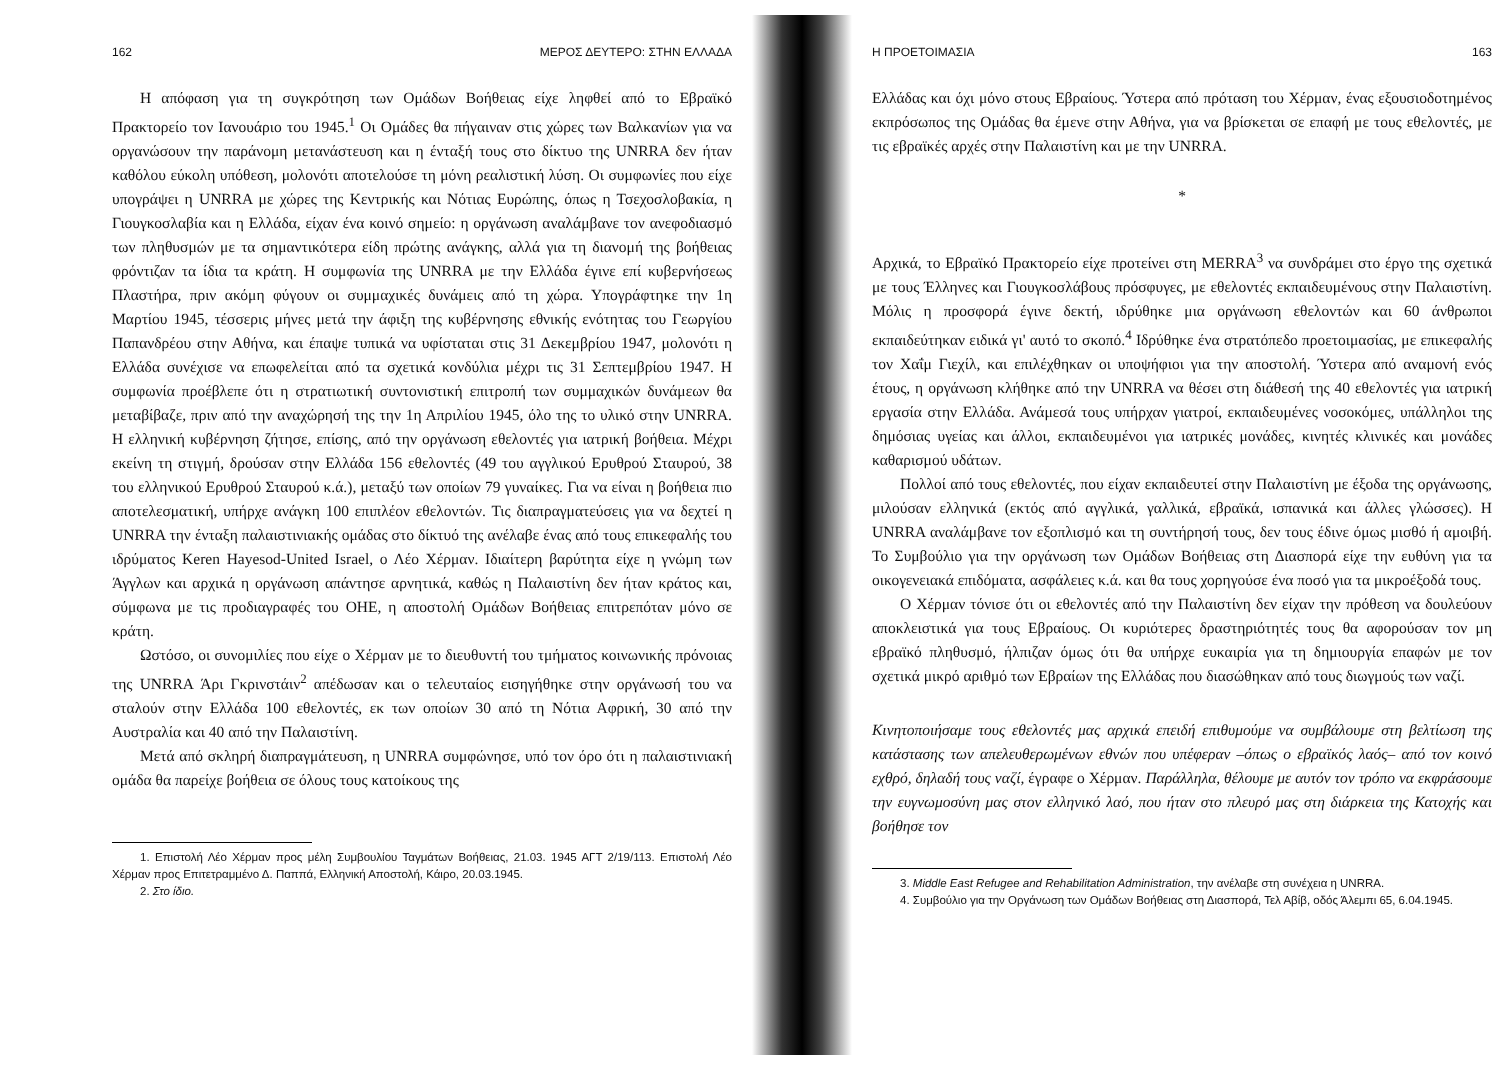162 ΜΕΡΟΣ ΔΕΥΤΕΡΟ: ΣΤΗΝ ΕΛΛΑΔΑ
Η απόφαση για τη συγκρότηση των Ομάδων Βοήθειας είχε ληφθεί από το Εβραϊκό Πρακτορείο τον Ιανουάριο του 1945.<sup>1</sup> Οι Ομάδες θα πήγαιναν στις χώρες των Βαλκανίων για να οργανώσουν την παράνομη μετανάστευση και η ένταξή τους στο δίκτυο της UNRRA δεν ήταν καθόλου εύκολη υπόθεση, μολονότι αποτελούσε τη μόνη ρεαλιστική λύση. Οι συμφωνίες που είχε υπογράψει η UNRRA με χώρες της Κεντρικής και Νότιας Ευρώπης, όπως η Τσεχοσλοβακία, η Γιουγκοσλαβία και η Ελλάδα, είχαν ένα κοινό σημείο: η οργάνωση αναλάμβανε τον ανεφοδιασμό των πληθυσμών με τα σημαντικότερα είδη πρώτης ανάγκης, αλλά για τη διανομή της βοήθειας φρόντιζαν τα ίδια τα κράτη. Η συμφωνία της UNRRA με την Ελλάδα έγινε επί κυβερνήσεως Πλαστήρα, πριν ακόμη φύγουν οι συμμαχικές δυνάμεις από τη χώρα. Υπογράφτηκε την 1η Μαρτίου 1945, τέσσερις μήνες μετά την άφιξη της κυβέρνησης εθνικής ενότητας του Γεωργίου Παπανδρέου στην Αθήνα, και έπαψε τυπικά να υφίσταται στις 31 Δεκεμβρίου 1947, μολονότι η Ελλάδα συνέχισε να επωφελείται από τα σχετικά κονδύλια μέχρι τις 31 Σεπτεμβρίου 1947. Η συμφωνία προέβλεπε ότι η στρατιωτική συντονιστική επιτροπή των συμμαχικών δυνάμεων θα μεταβίβαζε, πριν από την αναχώρησή της την 1η Απριλίου 1945, όλο της το υλικό στην UNRRA. Η ελληνική κυβέρνηση ζήτησε, επίσης, από την οργάνωση εθελοντές για ιατρική βοήθεια. Μέχρι εκείνη τη στιγμή, δρούσαν στην Ελλάδα 156 εθελοντές (49 του αγγλικού Ερυθρού Σταυρού, 38 του ελληνικού Ερυθρού Σταυρού κ.ά.), μεταξύ των οποίων 79 γυναίκες. Για να είναι η βοήθεια πιο αποτελεσματική, υπήρχε ανάγκη 100 επιπλέον εθελοντών. Τις διαπραγματεύσεις για να δεχτεί η UNRRA την ένταξη παλαιστινιακής ομάδας στο δίκτυό της ανέλαβε ένας από τους επικεφαλής του ιδρύματος Keren Hayesod-United Israel, ο Λέο Χέρμαν. Ιδιαίτερη βαρύτητα είχε η γνώμη των Άγγλων και αρχικά η οργάνωση απάντησε αρνητικά, καθώς η Παλαιστίνη δεν ήταν κράτος και, σύμφωνα με τις προδιαγραφές του ΟΗΕ, η αποστολή Ομάδων Βοήθειας επιτρεπόταν μόνο σε κράτη.
Ωστόσο, οι συνομιλίες που είχε ο Χέρμαν με το διευθυντή του τμήματος κοινωνικής πρόνοιας της UNRRA Άρι Γκρινστάιν<sup>2</sup> απέδωσαν και ο τελευταίος εισηγήθηκε στην οργάνωσή του να σταλούν στην Ελλάδα 100 εθελοντές, εκ των οποίων 30 από τη Νότια Αφρική, 30 από την Αυστραλία και 40 από την Παλαιστίνη.
Μετά από σκληρή διαπραγμάτευση, η UNRRA συμφώνησε, υπό τον όρο ότι η παλαιστινιακή ομάδα θα παρείχε βοήθεια σε όλους τους κατοίκους της
1. Επιστολή Λέο Χέρμαν προς μέλη Συμβουλίου Ταγμάτων Βοήθειας, 21.03. 1945 ΑΓΤ 2/19/113. Επιστολή Λέο Χέρμαν προς Επιτετραμμένο Δ. Παππά, Ελληνική Αποστολή, Κάιρο, 20.03.1945.
2. Στο ίδιο.
Η ΠΡΟΕΤΟΙΜΑΣΙΑ 163
Ελλάδας και όχι μόνο στους Εβραίους. Ύστερα από πρόταση του Χέρμαν, ένας εξουσιοδοτημένος εκπρόσωπος της Ομάδας θα έμενε στην Αθήνα, για να βρίσκεται σε επαφή με τους εθελοντές, με τις εβραϊκές αρχές στην Παλαιστίνη και με την UNRRA.
*
Αρχικά, το Εβραϊκό Πρακτορείο είχε προτείνει στη MERRA<sup>3</sup> να συνδράμει στο έργο της σχετικά με τους Έλληνες και Γιουγκοσλάβους πρόσφυγες, με εθελοντές εκπαιδευμένους στην Παλαιστίνη. Μόλις η προσφορά έγινε δεκτή, ιδρύθηκε μια οργάνωση εθελοντών και 60 άνθρωποι εκπαιδεύτηκαν ειδικά γι' αυτό το σκοπό.<sup>4</sup> Ιδρύθηκε ένα στρατόπεδο προετοιμασίας, με επικεφαλής τον Χαΐμ Γιεχίλ, και επιλέχθηκαν οι υποψήφιοι για την αποστολή. Ύστερα από αναμονή ενός έτους, η οργάνωση κλήθηκε από την UNRRA να θέσει στη διάθεσή της 40 εθελοντές για ιατρική εργασία στην Ελλάδα. Ανάμεσά τους υπήρχαν γιατροί, εκπαιδευμένες νοσοκόμες, υπάλληλοι της δημόσιας υγείας και άλλοι, εκπαιδευμένοι για ιατρικές μονάδες, κινητές κλινικές και μονάδες καθαρισμού υδάτων.
Πολλοί από τους εθελοντές, που είχαν εκπαιδευτεί στην Παλαιστίνη με έξοδα της οργάνωσης, μιλούσαν ελληνικά (εκτός από αγγλικά, γαλλικά, εβραϊκά, ισπανικά και άλλες γλώσσες). Η UNRRA αναλάμβανε τον εξοπλισμό και τη συντήρησή τους, δεν τους έδινε όμως μισθό ή αμοιβή. Το Συμβούλιο για την οργάνωση των Ομάδων Βοήθειας στη Διασπορά είχε την ευθύνη για τα οικογενειακά επιδόματα, ασφάλειες κ.ά. και θα τους χορηγούσε ένα ποσό για τα μικροέξοδά τους.
Ο Χέρμαν τόνισε ότι οι εθελοντές από την Παλαιστίνη δεν είχαν την πρόθεση να δουλεύουν αποκλειστικά για τους Εβραίους. Οι κυριότερες δραστηριότητές τους θα αφορούσαν τον μη εβραϊκό πληθυσμό, ήλπιζαν όμως ότι θα υπήρχε ευκαιρία για τη δημιουργία επαφών με τον σχετικά μικρό αριθμό των Εβραίων της Ελλάδας που διασώθηκαν από τους διωγμούς των ναζί.
Κινητοποιήσαμε τους εθελοντές μας αρχικά επειδή επιθυμούμε να συμβάλουμε στη βελτίωση της κατάστασης των απελευθερωμένων εθνών που υπέφεραν –όπως ο εβραϊκός λαός– από τον κοινό εχθρό, δηλαδή τους ναζί, έγραφε ο Χέρμαν. Παράλληλα, θέλουμε με αυτόν τον τρόπο να εκφράσουμε την ευγνωμοσύνη μας στον ελληνικό λαό, που ήταν στο πλευρό μας στη διάρκεια της Κατοχής και βοήθησε τον
3. Middle East Refugee and Rehabilitation Administration, την ανέλαβε στη συνέχεια η UNRRA.
4. Συμβούλιο για την Οργάνωση των Ομάδων Βοήθειας στη Διασπορά, Τελ Αβίβ, οδός Άλεμπι 65, 6.04.1945.